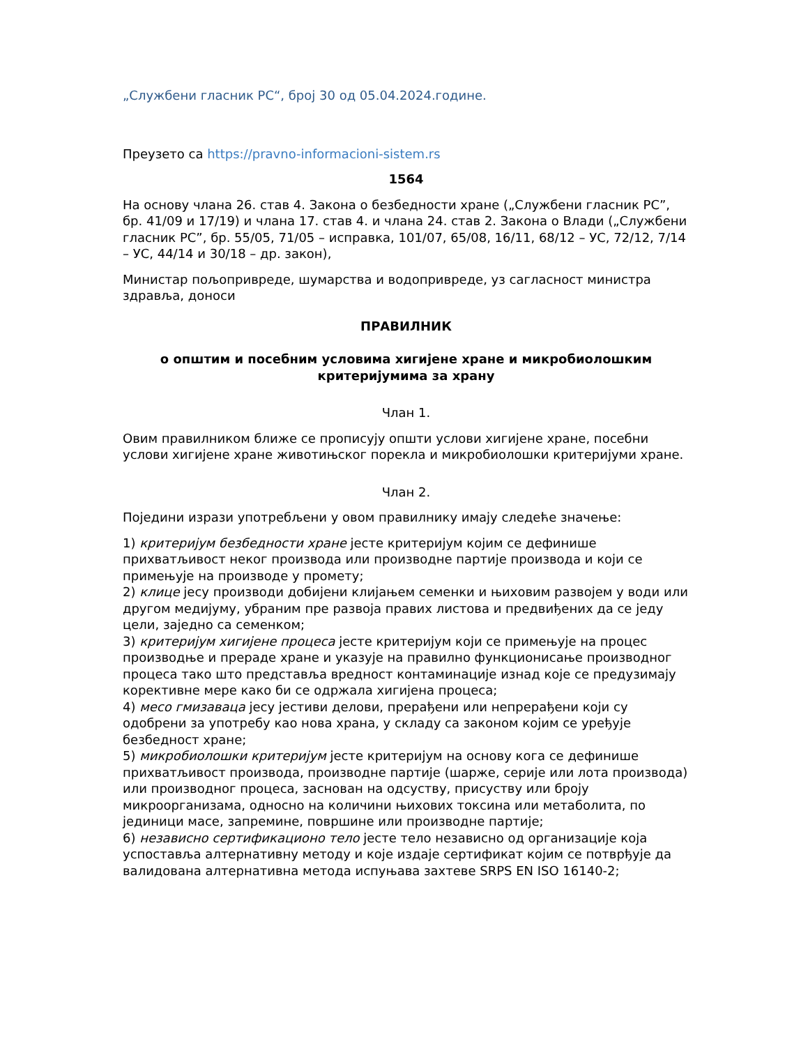„Службени гласник РС“, број 30 од 05.04.2024.године.
Преузето са https://pravno-informacioni-sistem.rs
1564
На основу члана 26. став 4. Закона о безбедности хране („Службени гласник РС”, бр. 41/09 и 17/19) и члана 17. став 4. и члана 24. став 2. Закона о Влади („Службени гласник РС”, бр. 55/05, 71/05 – исправка, 101/07, 65/08, 16/11, 68/12 – УС, 72/12, 7/14 – УС, 44/14 и 30/18 – др. закон),
Министар пољопривреде, шумарства и водопривреде, уз сагласност министра здравља, доноси
ПРАВИЛНИК
о општим и посебним условима хигијене хране и микробиолошким критеријумима за храну
Члан 1.
Овим правилником ближе се прописују општи услови хигијене хране, посебни услови хигијене хране животињског порекла и микробиолошки критеријуми хране.
Члан 2.
Поједини изрази употребљени у овом правилнику имају следеће значење:
1) критеријум безбедности хране јесте критеријум којим се дефинише прихватљивост неког производа или производне партије производа и који се примењује на производе у промету;
2) клице јесу производи добијени клијањем семенки и њиховим развојем у води или другом медијуму, убраним пре развоја правих листова и предвиђених да се једу цели, заједно са семенком;
3) критеријум хигијене процеса јесте критеријум који се примењује на процес производње и прераде хране и указује на правилно функционисање производног процеса тако што представља вредност контаминације изнад које се предузимају корективне мере како би се одржала хигијена процеса;
4) месо гмизаваца јесу јестиви делови, прерађени или непрерађени који су одобрени за употребу као нова храна, у складу са законом којим се уређује безбедност хране;
5) микробиолошки критеријум јесте критеријум на основу кога се дефинише прихватљивост производа, производне партије (шарже, серије или лота производа) или производног процеса, заснован на одсуству, присуству или броју микроорганизама, односно на количини њихових токсина или метаболита, по јединици масе, запремине, површине или производне партије;
6) независно сертификационо тело јесте тело независно од организације која успоставља алтернативну методу и које издаје сертификат којим се потврђује да валидована алтернативна метода испуњава захтеве SRPS EN ISO 16140-2;